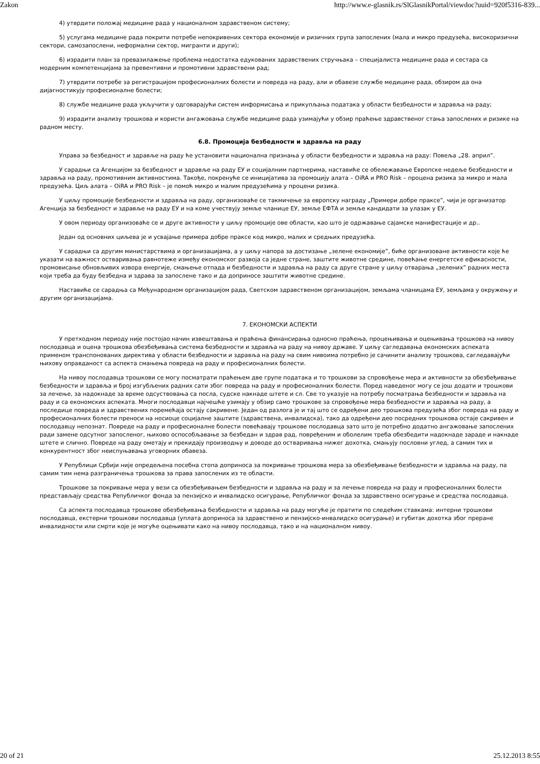Zakon http://www.e-glasnik.rs/SlGlasnikPortal/viewdoc?uuid=920f5316-839...
4) утврдити положај медицине рада у националном здравственом систему;
5) услугама медицине рада покрити потребе непокривених сектора економије и ризичних група запослених (мала и микро предузећа, високоризични сектори, самозапослени, неформални сектор, мигранти и други);
6) израдити план за превазилажење проблема недостатка едукованих здравствених стручњака – специјалиста медицине рада и сестара са модерним компетенцијама за превентивни и промотивни здравствени рад;
7) утврдити потребе за регистрацијом професионалних болести и повреда на раду, али и обавезе службе медицине рада, обзиром да она дијагностикују професионалне болести;
8) службе медицине рада укључити у одговарајући систем информисања и прикупљања података у области безбедности и здравља на раду;
9) израдити анализу трошкова и користи ангажовања службе медицине рада узимајући у обзир праћење здравственог стања запослених и ризике на радном месту.
6.8. Промоција безбедности и здравља на раду
Управа за безбедност и здравље на раду ће установити национална признања у области безбедности и здравља на раду: Повеља „28. април”.
У сарадњи са Агенцијом за безбедност и здравље на раду ЕУ и социјалним партнерима, наставиће се обележавање Европске недеље безбедности и здравља на раду, промотивним активностима. Такође, покренуће се иницијатива за промоцију алата – OiRA и PRO Risk – процена ризика за микро и мала предузећа. Циљ алата – OiRA и PRO Risk – је помоћ микро и малим предузећима у процени ризика.
У циљу промоције безбедности и здравља на раду, организоваће се такмичење за европску награду „Примери добре праксе”, чији је организатор Агенција за безбедност и здравље на раду ЕУ и на коме учествују земље чланице ЕУ, земље ЕФТА и земље кандидати за улазак у ЕУ.
У овом периоду организоваће се и друге активности у циљу промоције ове области, као што је одржавање сајамске манифестације и др..
Један од основних циљева је и усвајање примера добре праксе код микро, малих и средњих предузећа.
У сарадњи са другим министарствима и организацијама, а у циљу напора за достизање „зелене економије”, биће организоване активности које ће указати на важност остваривања равнотеже између економског развоја са једне стране, заштите животне средине, повећање енергетске ефикасности, промовисање обновљивих извора енергије, смањење отпада и безбедности и здравља на раду са друге стране у циљу отварања „зелених” радних места који треба да буду безбедна и здрава за запослене тако и да доприносе заштити животне средине.
Наставиће се сарадња са Међународном организацијом рада, Светском здравственом организацијом, земљама чланицама ЕУ, земљама у окружењу и другим организацијама.
7. ЕКОНОМСКИ АСПЕКТИ
У претходном периоду није постојао начин извештавања и праћења финансирања односно праћења, процењивања и оцењивања трошкова на нивоу послодавца и оцена трошкова обезбеђивања система безбедности и здравља на раду на нивоу државе. У циљу сагледавања економских аспеката применом транспонованих директива у области безбедности и здравља на раду на свим нивоима потребно је сачинити анализу трошкова, сагледавајући њихову оправданост са аспекта смањења повреда на раду и професионалних болести.
На нивоу послодавца трошкови се могу посматрати праћењем две групе података и то трошкови за спровођење мера и активности за обезбеђивање безбедности и здравља и број изгубљених радних сати због повреда на раду и професионалних болести. Поред наведеног могу се још додати и трошкови за лечење, за надокнаде за време одсуствовања са посла, судске накнаде штете и сл. Све то указује на потребу посматрања безбедности и здравља на раду и са економских аспеката. Многи послодавци најчешће узимају у обзир само трошкове за спровођење мера безбедности и здравља на раду, а последице повреда и здравствених поремећаја остају сакривене. Један од разлога је и тај што се одређени део трошкова предузећа због повреда на раду и професионалних болести преноси на носиоце социјалне заштите (здравствена, инвалидска), тако да одређени део посредних трошкова остаје сакривен и послодавцу непознат. Повреде на раду и професионалне болести повећавају трошкове послодавца зато што је потребно додатно ангажовање запослених ради замене одсутног запосленог, њихово оспособљавање за безбедан и здрав рад, повређеним и оболелим треба обезбедити надокнаде зараде и накнаде штете и слично. Повреде на раду ометају и прекидају производњу и доводе до остваривања нижег дохотка, смањују пословни углед, а самим тих и конкурентност због неиспуњавања уговорних обавеза.
У Републици Србији није опредељена посебна стопа доприноса за покривање трошкова мера за обезбеђивање безбедности и здравља на раду, па самим тим нема разграничења трошкова за права запослених из те области.
Трошкове за покривање мера у вези са обезбеђивањем безбедности и здравља на раду и за лечење повреда на раду и професионалних болести представљају средства Републичког фонда за пензијско и инвалидско осигурање, Републичког фонда за здравствено осигурање и средства послодавца.
Са аспекта послодавца трошкове обезбеђивања безбедности и здравља на раду могуће је пратити по следећим ставкама: интерни трошкови послодавца, екстерни трошкови послодавца (уплата доприноса за здравствено и пензијско-инвалидско осигурање) и губитак дохотка због преране инвалидности или смрти које је могуће оцењивати како на нивоу послодавца, тако и на националном нивоу.
20 of 21 25.12.2013 8:55